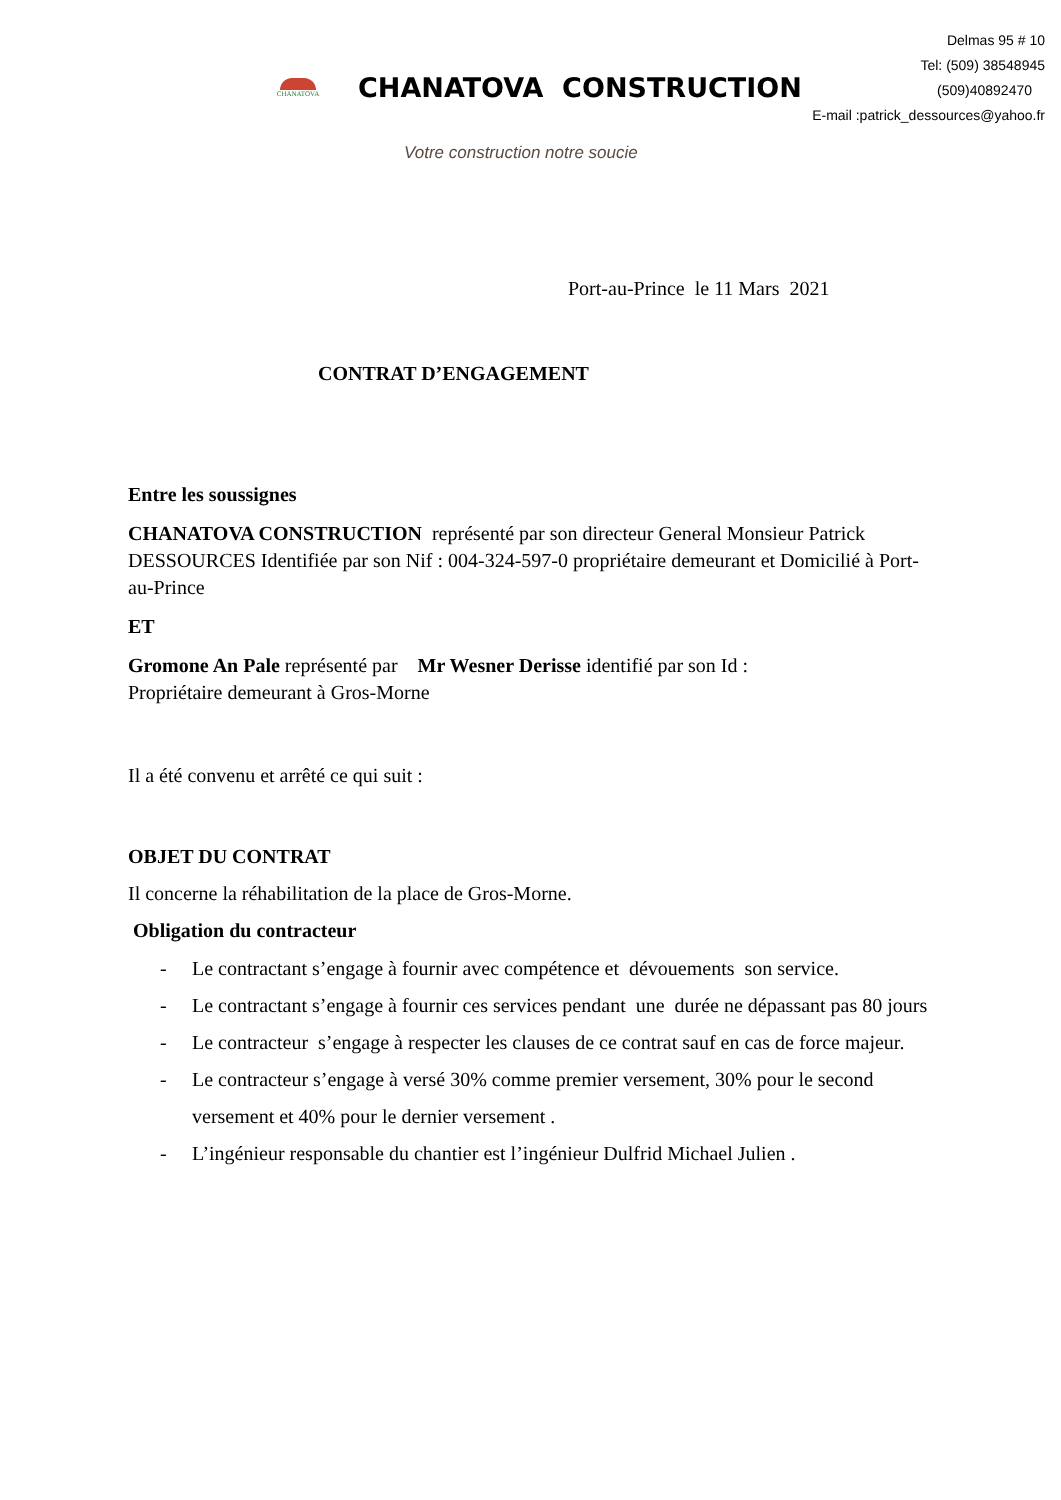Delmas 95 # 10
Tel: (509) 38548945
(509)40892470
E-mail :patrick_dessources@yahoo.fr
CHANATOVA
CHANATOVA CONSTRUCTION
Votre construction notre soucie
Port-au-Prince le 11 Mars 2021
CONTRAT D’ENGAGEMENT
Entre les soussignes
CHANATOVA CONSTRUCTION représenté par son directeur General Monsieur Patrick DESSOURCES Identifiée par son Nif : 004-324-597-0 propriétaire demeurant et Domicilié à Port-au-Prince
ET
Gromone An Pale représenté par Mr Wesner Derisse identifié par son Id :
Propriétaire demeurant à Gros-Morne
Il a été convenu et arrêté ce qui suit :
OBJET DU CONTRAT
Il concerne la réhabilitation de la place de Gros-Morne.
Obligation du contracteur
- Le contractant s’engage à fournir avec compétence et dévouements son service.
- Le contractant s’engage à fournir ces services pendant une durée ne dépassant pas 80 jours
- Le contracteur s’engage à respecter les clauses de ce contrat sauf en cas de force majeur.
- Le contracteur s’engage à versé 30% comme premier versement, 30% pour le second versement et 40% pour le dernier versement .
- L’ingénieur responsable du chantier est l’ingénieur Dulfrid Michael Julien .